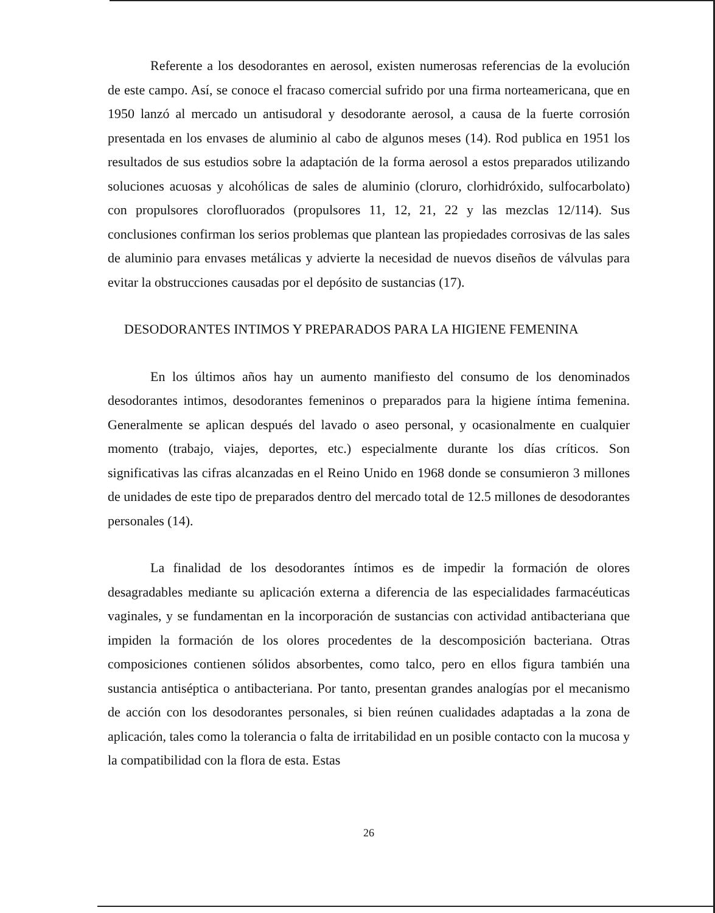Referente a los desodorantes en aerosol, existen numerosas referencias de la evolución de este campo. Así, se conoce el fracaso comercial sufrido por una firma norteamericana, que en 1950 lanzó al mercado un antisudoral y desodorante aerosol, a causa de la fuerte corrosión presentada en los envases de aluminio al cabo de algunos meses (14). Rod publica en 1951 los resultados de sus estudios sobre la adaptación de la forma aerosol a estos preparados utilizando soluciones acuosas y alcohólicas de sales de aluminio (cloruro, clorhidróxido, sulfocarbolato) con propulsores clorofluorados (propulsores 11, 12, 21, 22 y las mezclas 12/114). Sus conclusiones confirman los serios problemas que plantean las propiedades corrosivas de las sales de aluminio para envases metálicas y advierte la necesidad de nuevos diseños de válvulas para evitar la obstrucciones causadas por el depósito de sustancias (17).
DESODORANTES INTIMOS Y PREPARADOS PARA LA HIGIENE FEMENINA
En los últimos años hay un aumento manifiesto del consumo de los denominados desodorantes intimos, desodorantes femeninos o preparados para la higiene íntima femenina. Generalmente se aplican después del lavado o aseo personal, y ocasionalmente en cualquier momento (trabajo, viajes, deportes, etc.) especialmente durante los días críticos. Son significativas las cifras alcanzadas en el Reino Unido en 1968 donde se consumieron 3 millones de unidades de este tipo de preparados dentro del mercado total de 12.5 millones de desodorantes personales (14).
La finalidad de los desodorantes íntimos es de impedir la formación de olores desagradables mediante su aplicación externa a diferencia de las especialidades farmacéuticas vaginales, y se fundamentan en la incorporación de sustancias con actividad antibacteriana que impiden la formación de los olores procedentes de la descomposición bacteriana. Otras composiciones contienen sólidos absorbentes, como talco, pero en ellos figura también una sustancia antiséptica o antibacteriana. Por tanto, presentan grandes analogías por el mecanismo de acción con los desodorantes personales, si bien reúnen cualidades adaptadas a la zona de aplicación, tales como la tolerancia o falta de irritabilidad en un posible contacto con la mucosa y la compatibilidad con la flora de esta. Estas
26